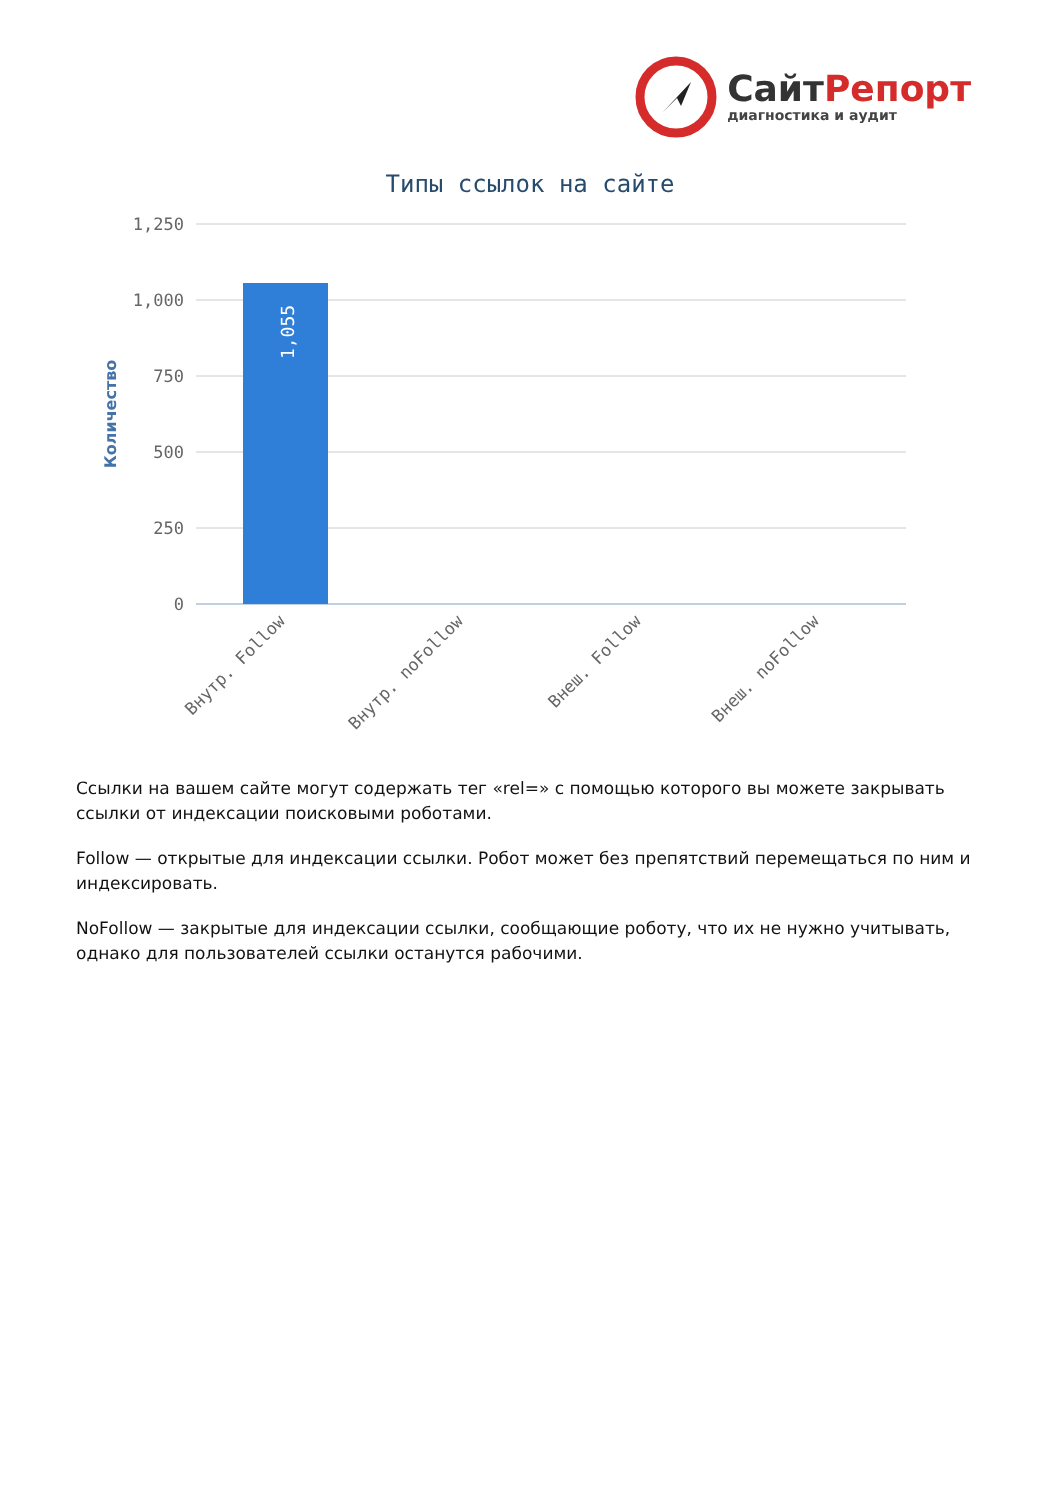СайтРепорт
диагностика и аудит
Типы ссылок на сайте
1,250
1,000
750
500
250
0
Количество
1,055
Внутр. Follow
Внутр. noFollow
Внеш. Follow
Внеш. noFollow
Ссылки на вашем сайте могут содержать тег «rel=» с помощью которого вы можете закрывать ссылки от индексации поисковыми роботами.
Follow — открытые для индексации ссылки. Робот может без препятствий перемещаться по ним и индексировать.
NoFollow — закрытые для индексации ссылки, сообщающие роботу, что их не нужно учитывать, однако для пользователей ссылки останутся рабочими.